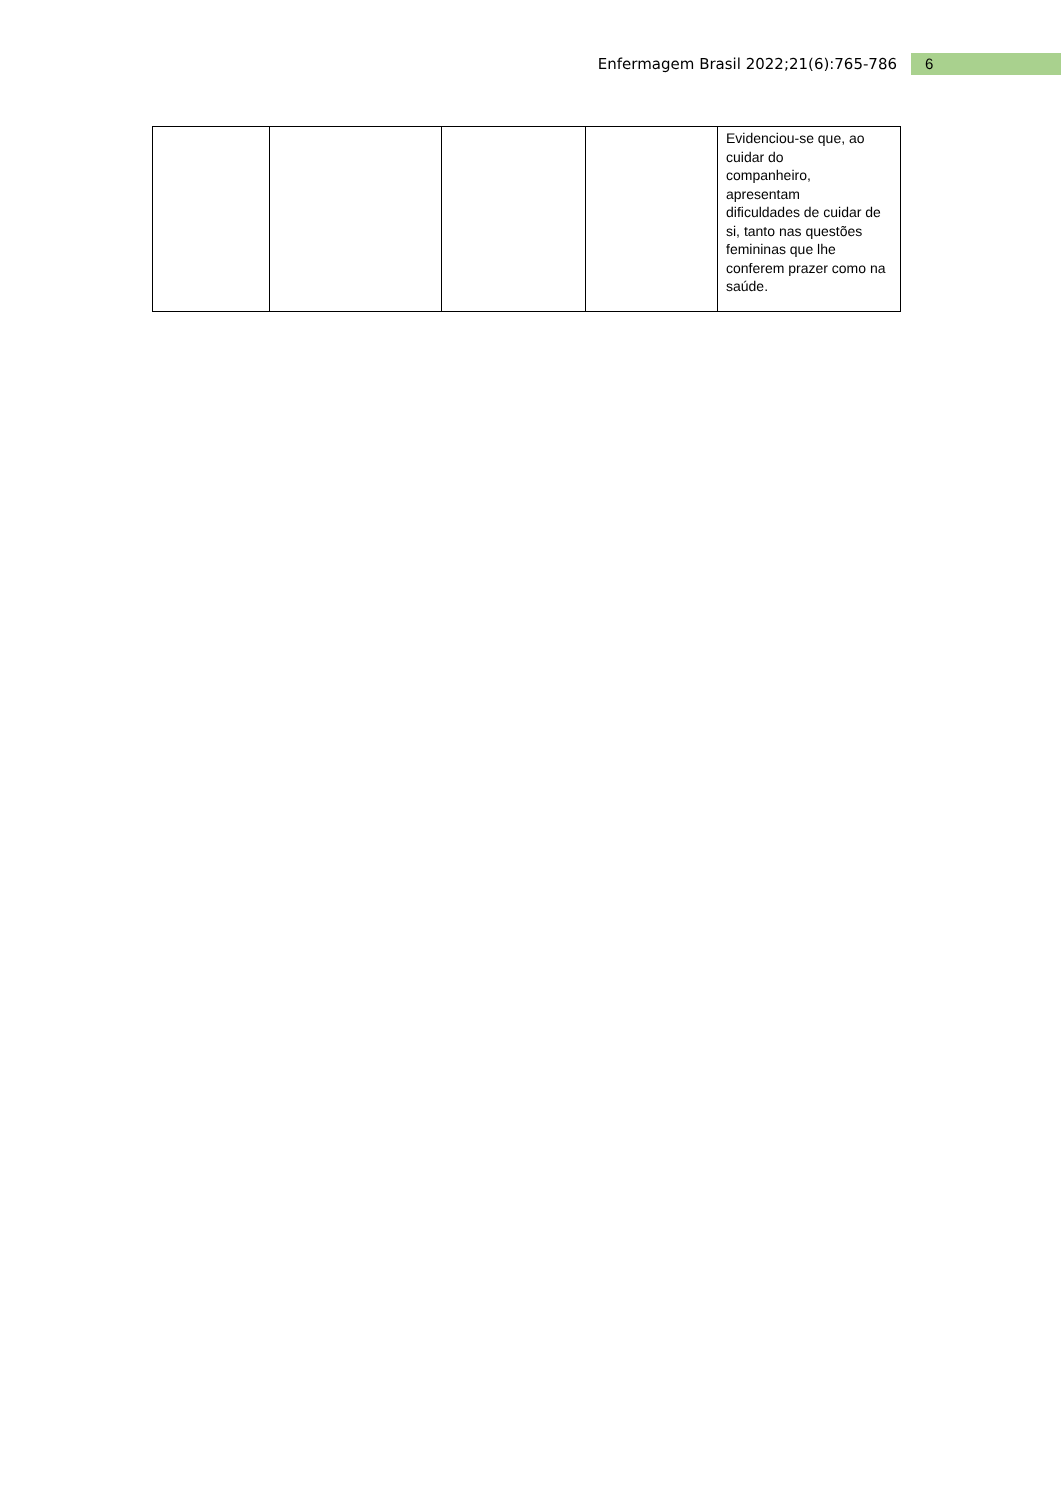Enfermagem Brasil 2022;21(6):765-786 6
| | | | | Evidenciou-se que, ao cuidar do companheiro, apresentam dificuldades de cuidar de si, tanto nas questões femininas que lhe conferem prazer como na saúde. |